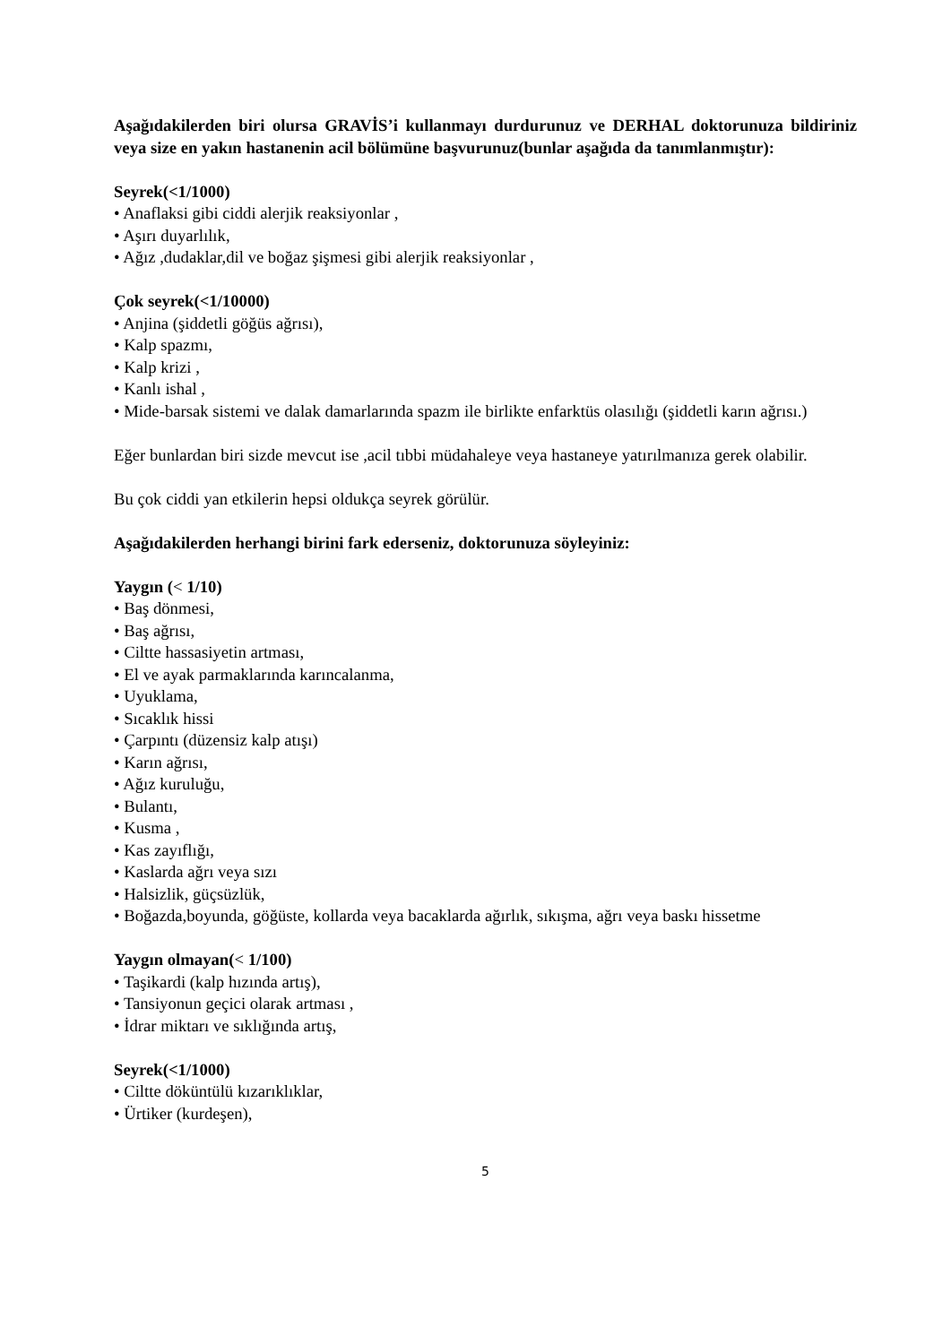Aşağıdakilerden biri olursa GRAVİS’i kullanmayı durdurunuz ve DERHAL doktorunuza bildiriniz veya size en yakın hastanenin acil bölümüne başvurunuz(bunlar aşağıda da tanımlanmıştır):
Seyrek(<1/1000)
• Anaflaksi gibi ciddi alerjik reaksiyonlar ,
• Aşırı duyarlılık,
• Ağız ,dudaklar,dil ve boğaz şişmesi gibi alerjik reaksiyonlar ,
Çok seyrek(<1/10000)
• Anjina (şiddetli göğüs ağrısı),
• Kalp spazmı,
• Kalp krizi ,
• Kanlı ishal ,
• Mide-barsak sistemi ve dalak damarlarında spazm ile birlikte enfarktüs olasılığı (şiddetli karın ağrısı.)
Eğer bunlardan biri sizde mevcut ise ,acil tıbbi müdahaleye veya hastaneye yatırılmanıza gerek olabilir.
Bu çok ciddi yan etkilerin hepsi oldukça seyrek görülür.
Aşağıdakilerden herhangi birini fark ederseniz, doktorunuza söyleyiniz:
Yaygın (< 1/10)
• Baş dönmesi,
• Baş ağrısı,
• Ciltte hassasiyetin artması,
• El ve ayak parmaklarında karıncalanma,
• Uyuklama,
• Sıcaklık hissi
• Çarpıntı (düzensiz kalp atışı)
• Karın ağrısı,
• Ağız kuruluğu,
• Bulantı,
• Kusma ,
• Kas zayıflığı,
• Kaslarda ağrı veya sızı
• Halsizlik, güçsüzlük,
• Boğazda,boyunda, göğüste, kollarda veya bacaklarda ağırlık, sıkışma, ağrı veya baskı hissetme
Yaygın olmayan(< 1/100)
• Taşikardi (kalp hızında artış),
• Tansiyonun geçici olarak artması ,
• İdrar miktarı ve sıklığında artış,
Seyrek(<1/1000)
• Ciltte döküntülü kızarıklıklar,
• Ürtiker (kurdeşen),
5